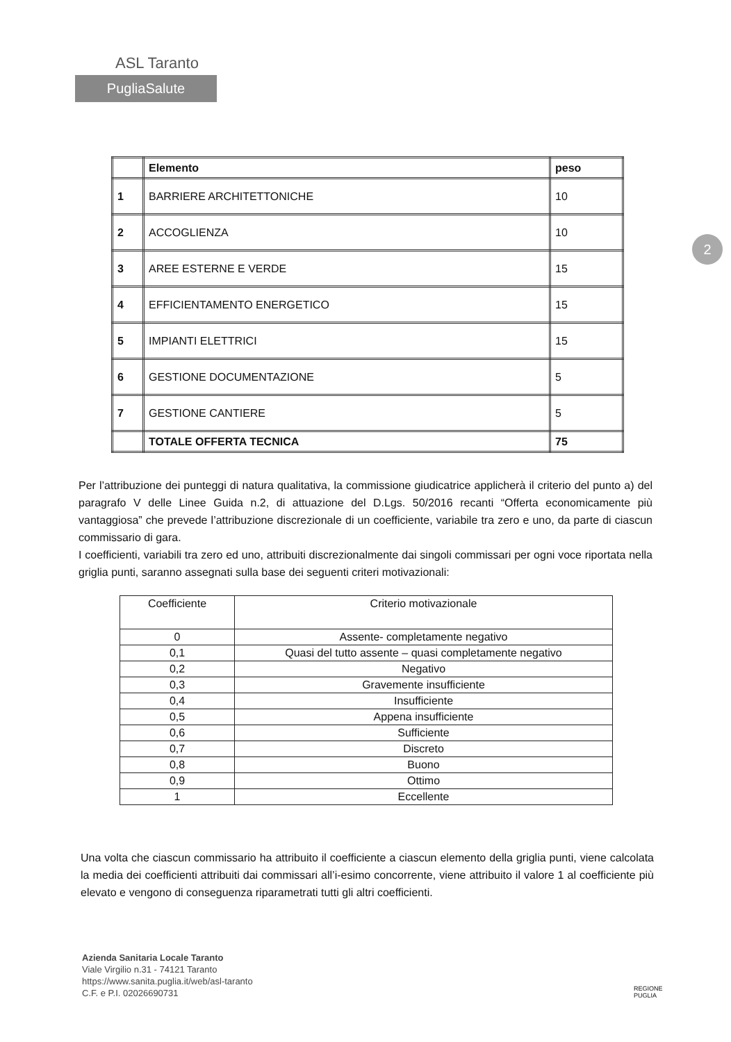ASL Taranto
PugliaSalute
2
| | Elemento | peso |
| --- | --- | --- |
| 1 | BARRIERE ARCHITETTONICHE | 10 |
| 2 | ACCOGLIENZA | 10 |
| 3 | AREE ESTERNE E VERDE | 15 |
| 4 | EFFICIENTAMENTO ENERGETICO | 15 |
| 5 | IMPIANTI ELETTRICI | 15 |
| 6 | GESTIONE DOCUMENTAZIONE | 5 |
| 7 | GESTIONE CANTIERE | 5 |
| | TOTALE OFFERTA TECNICA | 75 |
Per l’attribuzione dei punteggi di natura qualitativa, la commissione giudicatrice applicherà il criterio del punto a) del paragrafo V delle Linee Guida n.2, di attuazione del D.Lgs. 50/2016 recanti “Offerta economicamente più vantaggiosa” che prevede l’attribuzione discrezionale di un coefficiente, variabile tra zero e uno, da parte di ciascun commissario di gara.
I coefficienti, variabili tra zero ed uno, attribuiti discrezionalmente dai singoli commissari per ogni voce riportata nella griglia punti, saranno assegnati sulla base dei seguenti criteri motivazionali:
| Coefficiente | Criterio motivazionale |
| --- | --- |
| 0 | Assente- completamente negativo |
| 0,1 | Quasi del tutto assente – quasi completamente negativo |
| 0,2 | Negativo |
| 0,3 | Gravemente insufficiente |
| 0,4 | Insufficiente |
| 0,5 | Appena insufficiente |
| 0,6 | Sufficiente |
| 0,7 | Discreto |
| 0,8 | Buono |
| 0,9 | Ottimo |
| 1 | Eccellente |
Una volta che ciascun commissario ha attribuito il coefficiente a ciascun elemento della griglia punti, viene calcolata la media dei coefficienti attribuiti dai commissari all’i-esimo concorrente, viene attribuito il valore 1 al coefficiente più elevato e vengono di conseguenza riparametrati tutti gli altri coefficienti.
Azienda Sanitaria Locale Taranto
Viale Virgilio n.31 - 74121 Taranto
https://www.sanita.puglia.it/web/asl-taranto
C.F. e P.I. 02026690731
REGIONE
PUGLIA